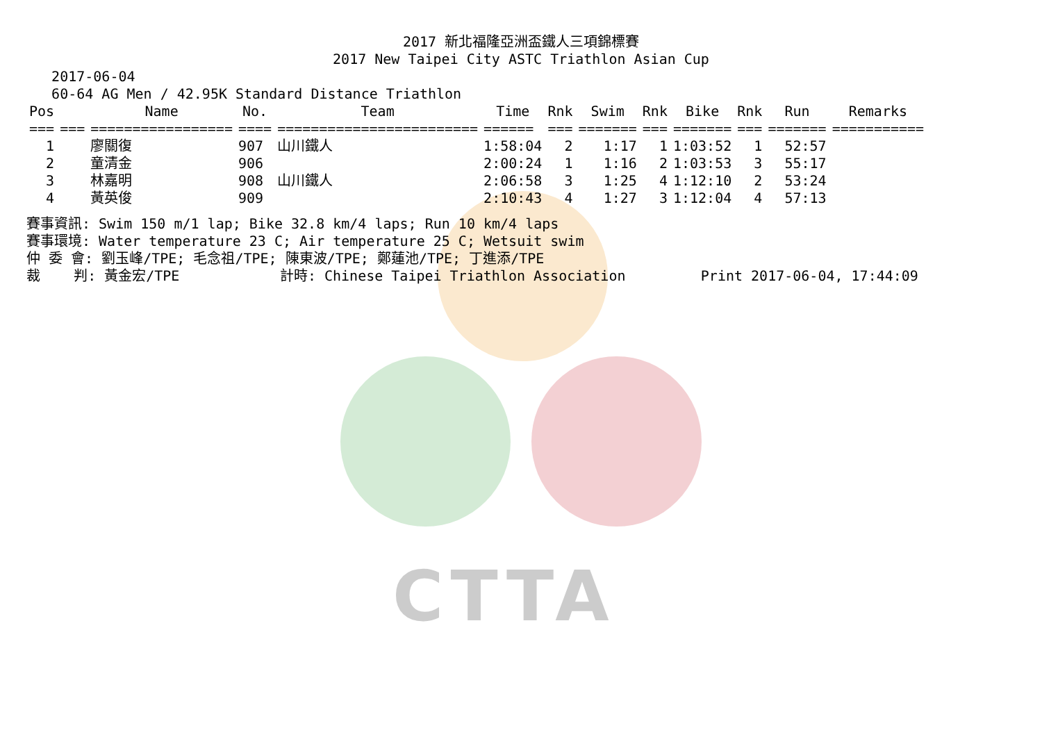CTTA
2017 新北福隆亞洲盃鐵人三項錦標賽
2017 New Taipei City ASTC Triathlon Asian Cup
2017-06-04 60-64 AG Men / 42.95K Standard Distance Triathlon
| Pos | | Name | No. | Team | Time | Rnk | Swim | Rnk | Bike | Rnk | Run | Remarks |
| --- | --- | --- | --- | --- | --- | --- | --- | --- | --- | --- | --- | --- |
| === | === | ================= | ==== | ======================== | ====== | === | ======= | === | ======= | === | ======= | =========== |
| 1 | | 廖關復 | 907 | 山川鐵人 | 1:58:04 | 2 | 1:17 | 1 | 1:03:52 | 1 | 52:57 | |
| 2 | | 童清金 | 906 | | 2:00:24 | 1 | 1:16 | 2 | 1:03:53 | 3 | 55:17 | |
| 3 | | 林嘉明 | 908 | 山川鐵人 | 2:06:58 | 3 | 1:25 | 4 | 1:12:10 | 2 | 53:24 | |
| 4 | | 黃英俊 | 909 | | 2:10:43 | 4 | 1:27 | 3 | 1:12:04 | 4 | 57:13 | |
賽事資訊: Swim 150 m/1 lap; Bike 32.8 km/4 laps; Run 10 km/4 laps 賽事環境: Water temperature 23 C; Air temperature 25 C; Wetsuit swim 仲 委 會: 劉玉峰/TPE; 毛念祖/TPE; 陳東波/TPE; 鄭蓮池/TPE; 丁進添/TPE 裁 判: 黃金宏/TPE 計時: Chinese Taipei Triathlon Association Print 2017-06-04, 17:44:09